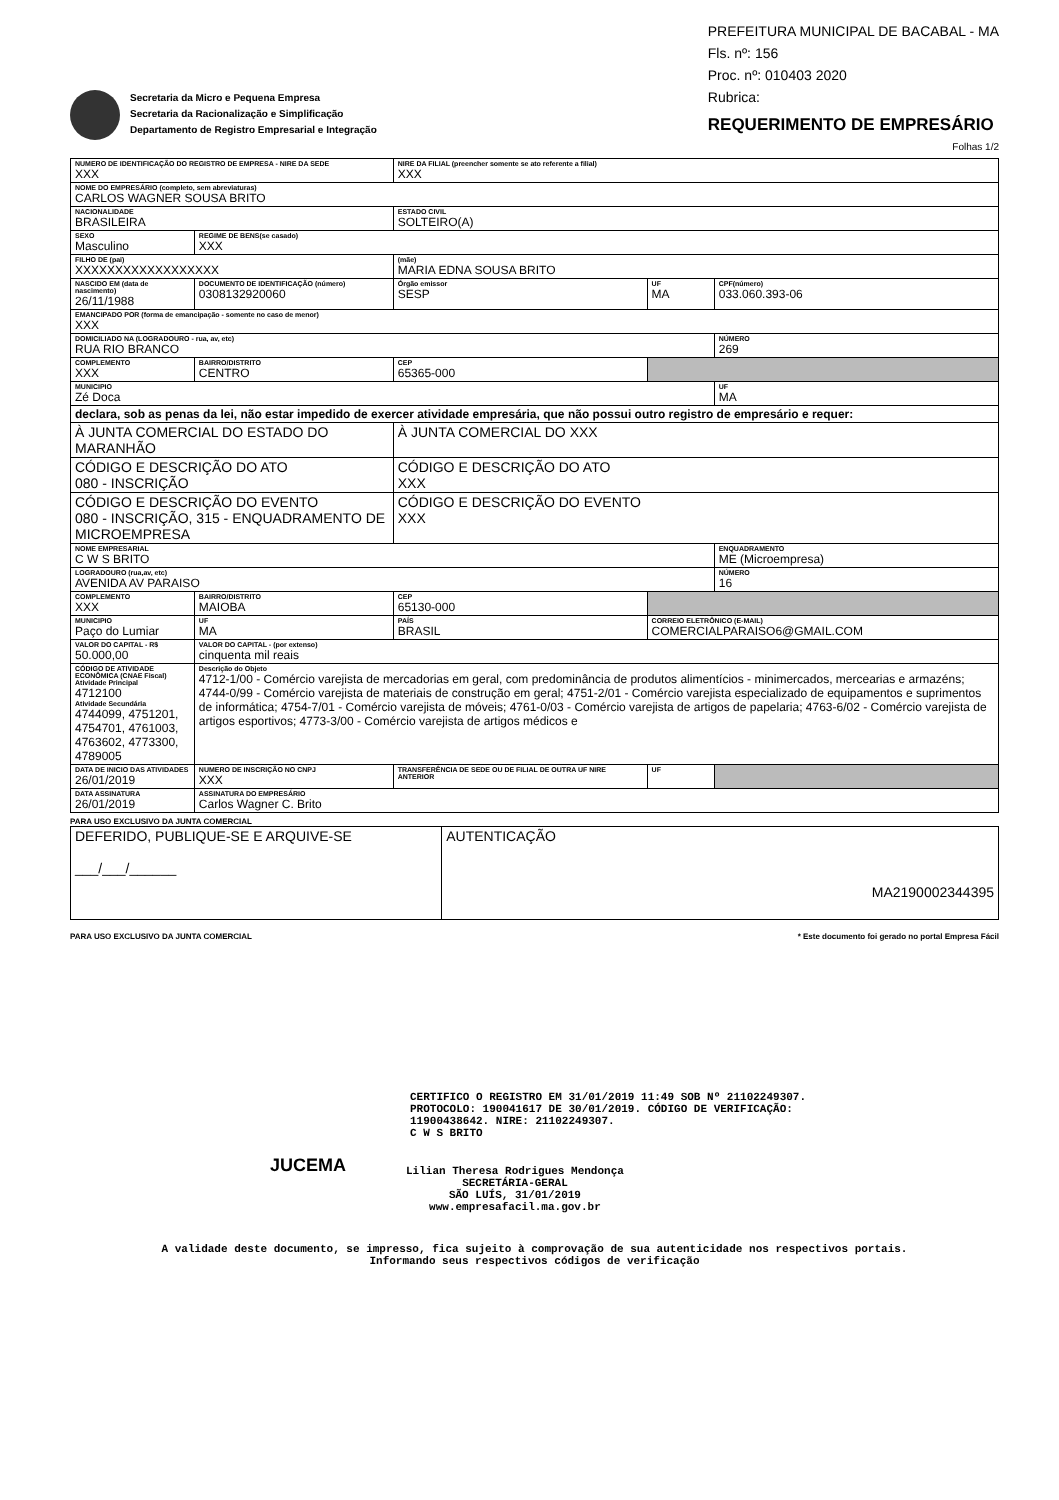Secretaria da Micro e Pequena Empresa
Secretaria da Racionalização e Simplificação
Departamento de Registro Empresarial e Integração
PREFEITURA MUNICIPAL DE BACABAL - MA
Fls. nº: 156
Proc. nº: 010403 2020
Rubrica:
REQUERIMENTO DE EMPRESÁRIO
Folhas 1/2
| NUMERO DE IDENTIFICAÇÃO DO REGISTRO DE EMPRESA - NIRE DA SEDE XXX | | | | NIRE DA FILIAL (preencher somente se ato referente a filial) XXX | | | |
| NOME DO EMPRESÁRIO (completo, sem abreviaturas) CARLOS WAGNER SOUSA BRITO | | | | | | | |
| NACIONALIDADE BRASILEIRA | | | | ESTADO CIVIL SOLTEIRO(A) | | | |
| SEXO Masculino | | REGIME DE BENS(se casado) XXX | | | | | |
| FILHO DE (pai) XXXXXXXXXXXXXXXXXX | | | | (mãe) MARIA EDNA SOUSA BRITO | | | |
| NASCIDO EM (data de nascimento) 26/11/1988 | | DOCUMENTO DE IDENTIFICAÇÃO (número) 0308132920060 | | Órgão emissor SESP | | UF MA | CPF(número) 033.060.393-06 |
| EMANCIPADO POR (forma de emancipação - somente no caso de menor) XXX | | | | | | | |
| DOMICILIADO NA (LOGRADOURO - rua, av, etc) RUA RIO BRANCO | | | | | | | NÚMERO 269 |
| COMPLEMENTO XXX | BAIRRO/DISTRITO CENTRO | | | CEP 65365-000 | | | |
| MUNICIPIO Zé Doca | | | | | | | UF MA |
| declara, sob as penas da lei, não estar impedido de exercer atividade empresária, que não possui outro registro de empresário e requer: | | | | | | | |
| À JUNTA COMERCIAL DO ESTADO DO MARANHÃO | | | | À JUNTA COMERCIAL DO XXX | | | |
| CÓDIGO E DESCRIÇÃO DO ATO 080 - INSCRIÇÃO | | | | CÓDIGO E DESCRIÇÃO DO ATO XXX | | | |
| CÓDIGO E DESCRIÇÃO DO EVENTO 080 - INSCRIÇÃO, 315 - ENQUADRAMENTO DE MICROEMPRESA | | | | CÓDIGO E DESCRIÇÃO DO EVENTO XXX | | | |
| NOME EMPRESARIAL C W S BRITO | | | | | | | ENQUADRAMENTO ME (Microempresa) |
| LOGRADOURO (rua,av, etc) AVENIDA AV PARAISO | | | | | | | NÚMERO 16 |
| COMPLEMENTO XXX | BAIRRO/DISTRITO MAIOBA | | | CEP 65130-000 | | | |
| MUNICIPIO Paço do Lumiar | | | UF MA | PAÍS BRASIL | CORREIO ELETRÔNICO (E-MAIL) COMERCIALPARAISO6@GMAIL.COM | | |
| VALOR DO CAPITAL - R$ 50.000,00 | VALOR DO CAPITAL - (por extenso) cinquenta mil reais | | | | | | |
| CÓDIGO DE ATIVIDADE ECONÔMICA (CNAE Fiscal) Atividade Principal 4712100 Atividade Secundária 4744099, 4751201, 4754701, 4761003, 4763602, 4773300, 4789005 | | Descrição do Objeto 4712-1/00 - Comércio varejista de mercadorias em geral, com predominância de produtos alimentícios - minimercados, mercearias e armazéns; 4744-0/99 - Comércio varejista de materiais de construção em geral; 4751-2/01 - Comércio varejista especializado de equipamentos e suprimentos de informática; 4754-7/01 - Comércio varejista de móveis; 4761-0/03 - Comércio varejista de artigos de papelaria; 4763-6/02 - Comércio varejista de artigos esportivos; 4773-3/00 - Comércio varejista de artigos médicos e | | | | | |
| DATA DE INICIO DAS ATIVIDADES 26/01/2019 | | NUMERO DE INSCRIÇÃO NO CNPJ XXX | | TRANSFERÊNCIA DE SEDE OU DE FILIAL DE OUTRA UF NIRE ANTERIOR | | UF | |
| DATA ASSINATURA 26/01/2019 | | ASSINATURA DO EMPRESÁRIO Carlos Wagner C. Brito | | | | | |
PARA USO EXCLUSIVO DA JUNTA COMERCIAL
| DEFERIDO, PUBLIQUE-SE E ARQUIVE-SE ___/___/______ | AUTENTICAÇÃO MA2190002344395 |
PARA USO EXCLUSIVO DA JUNTA COMERCIAL * Este documento foi gerado no portal Empresa Fácil
CERTIFICO O REGISTRO EM 31/01/2019 11:49 SOB Nº 21102249307.
PROTOCOLO: 190041617 DE 30/01/2019. CÓDIGO DE VERIFICAÇÃO:
11900438642. NIRE: 21102249307.
C W S BRITO
JUCEMA
Lilian Theresa Rodrigues Mendonça
SECRETÁRIA-GERAL
SÃO LUÍS, 31/01/2019
www.empresafacil.ma.gov.br
A validade deste documento, se impresso, fica sujeito à comprovação de sua autenticidade nos respectivos portais.
Informando seus respectivos códigos de verificação